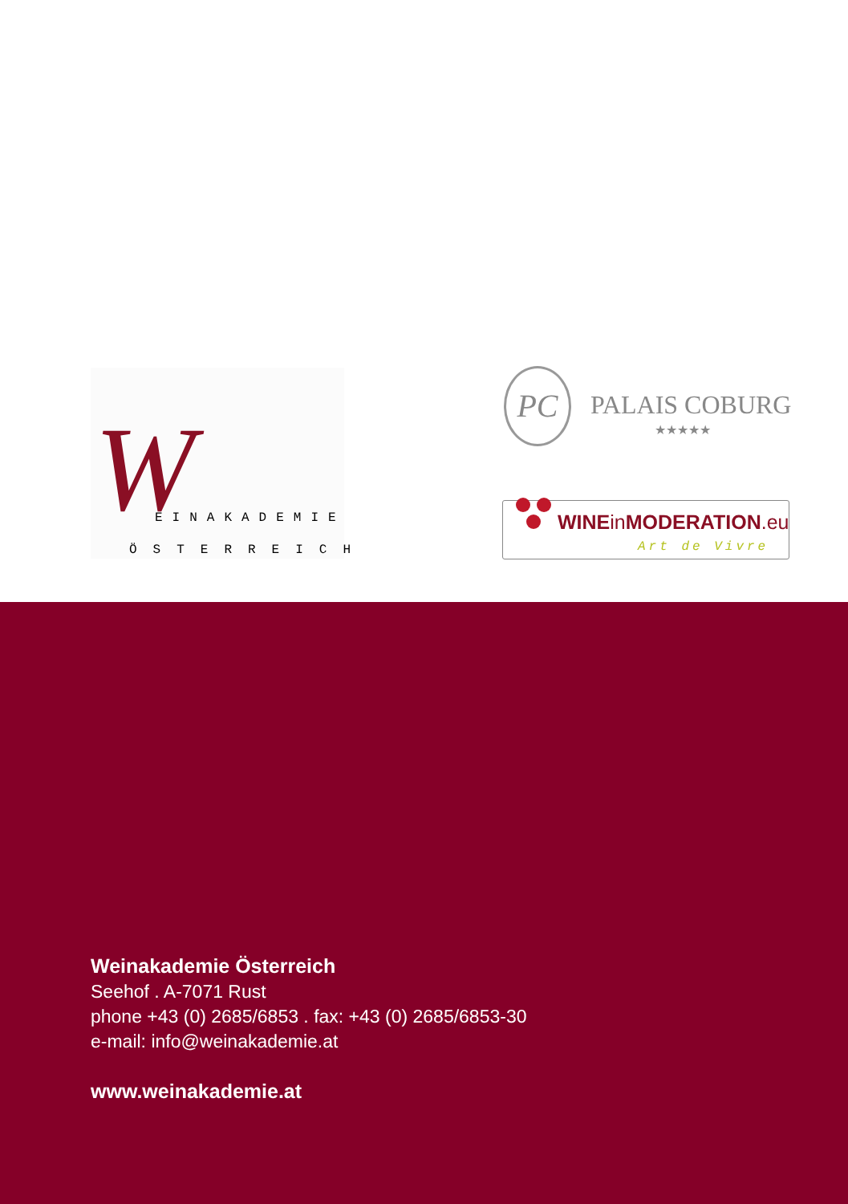W EINAKADEMIE
ÖSTERREICH
PC
PALAIS COBURG
★★★★★
WINEin MODERATION.eu
Art de Vivre
Weinakademie Österreich
Seehof . A-7071 Rust
phone +43 (0) 2685/6853 . fax: +43 (0) 2685/6853-30
e-mail: info@weinakademie.at
www.weinakademie.at